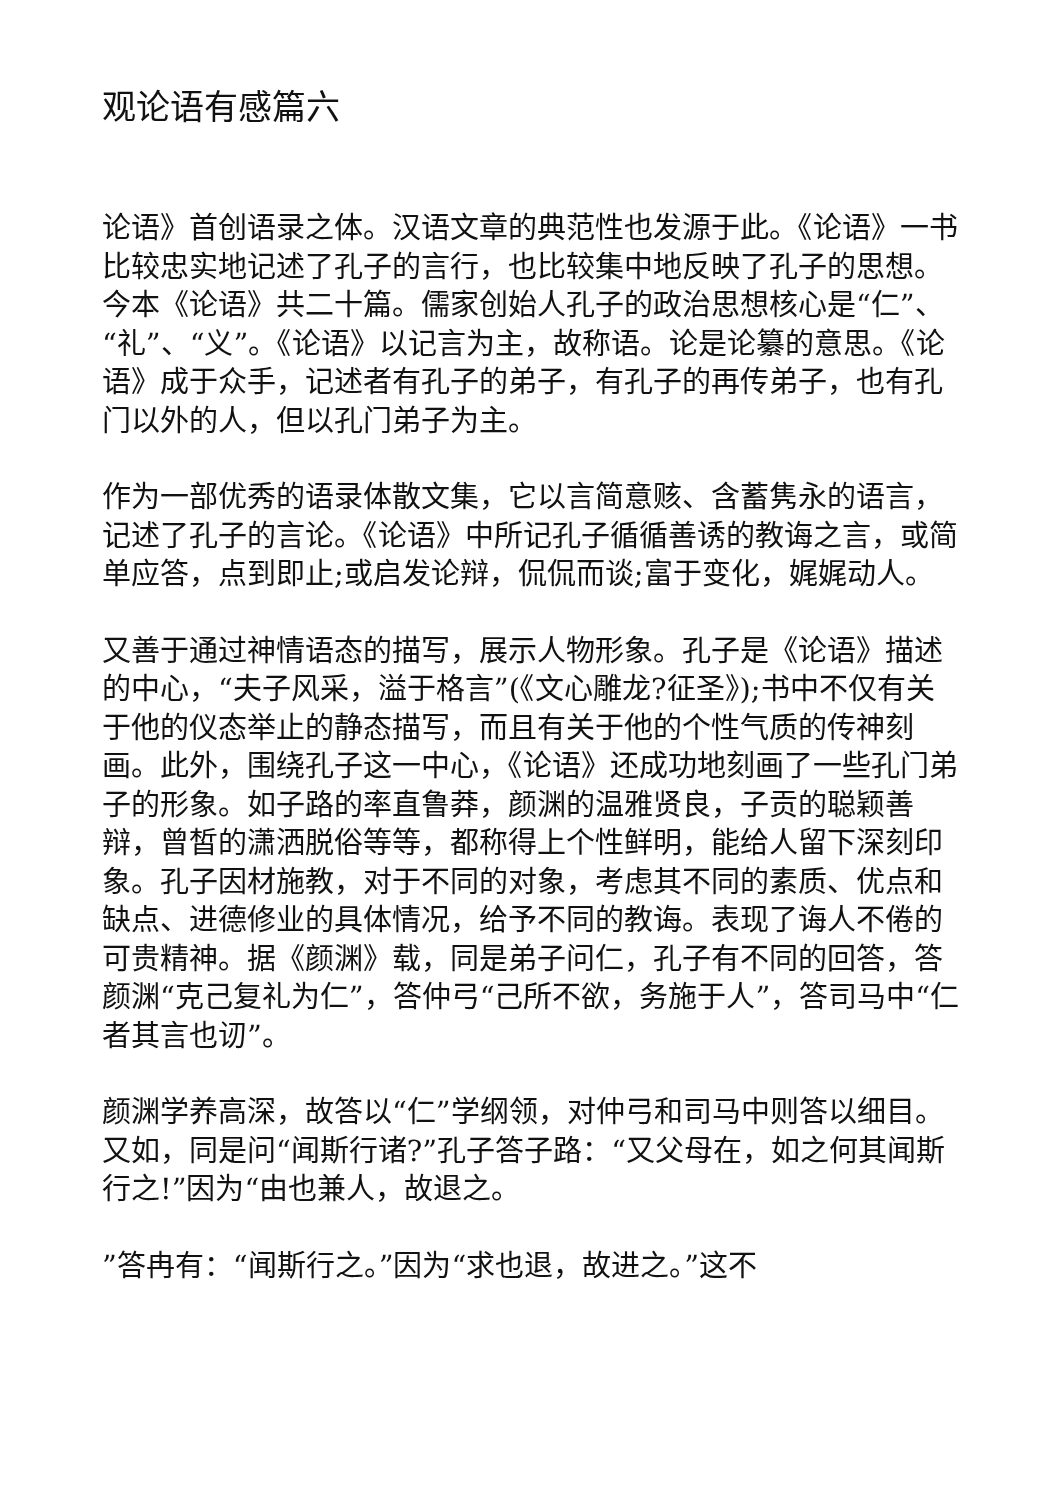观论语有感篇六
论语》首创语录之体。汉语文章的典范性也发源于此。《论语》一书比较忠实地记述了孔子的言行，也比较集中地反映了孔子的思想。今本《论语》共二十篇。儒家创始人孔子的政治思想核心是“仁”、“礼”、“义”。《论语》以记言为主，故称语。论是论纂的意思。《论语》成于众手，记述者有孔子的弟子，有孔子的再传弟子，也有孔门以外的人，但以孔门弟子为主。
作为一部优秀的语录体散文集，它以言简意赅、含蓄隽永的语言，记述了孔子的言论。《论语》中所记孔子循循善诱的教诲之言，或简单应答，点到即止;或启发论辩，侃侃而谈;富于变化，娓娓动人。
又善于通过神情语态的描写，展示人物形象。孔子是《论语》描述的中心，“夫子风采，溢于格言”(《文心雕龙?征圣》);书中不仅有关于他的仪态举止的静态描写，而且有关于他的个性气质的传神刻画。此外，围绕孔子这一中心，《论语》还成功地刻画了一些孔门弟子的形象。如子路的率直鲁莽，颜渊的温雅贤良，子贡的聪颖善辩，曾皙的潇洒脱俗等等，都称得上个性鲜明，能给人留下深刻印象。孔子因材施教，对于不同的对象，考虑其不同的素质、优点和缺点、进德修业的具体情况，给予不同的教诲。表现了诲人不倦的可贵精神。据《颜渊》载，同是弟子问仁，孔子有不同的回答，答颜渊“克己复礼为仁”，答仲弓“己所不欲，务施于人”，答司马中“仁者其言也讱”。
颜渊学养高深，故答以“仁”学纲领，对仲弓和司马中则答以细目。又如，同是问“闻斯行诸?”孔子答子路：“又父母在，如之何其闻斯行之!”因为“由也兼人，故退之。
”答冉有：“闻斯行之。”因为“求也退，故进之。”这不